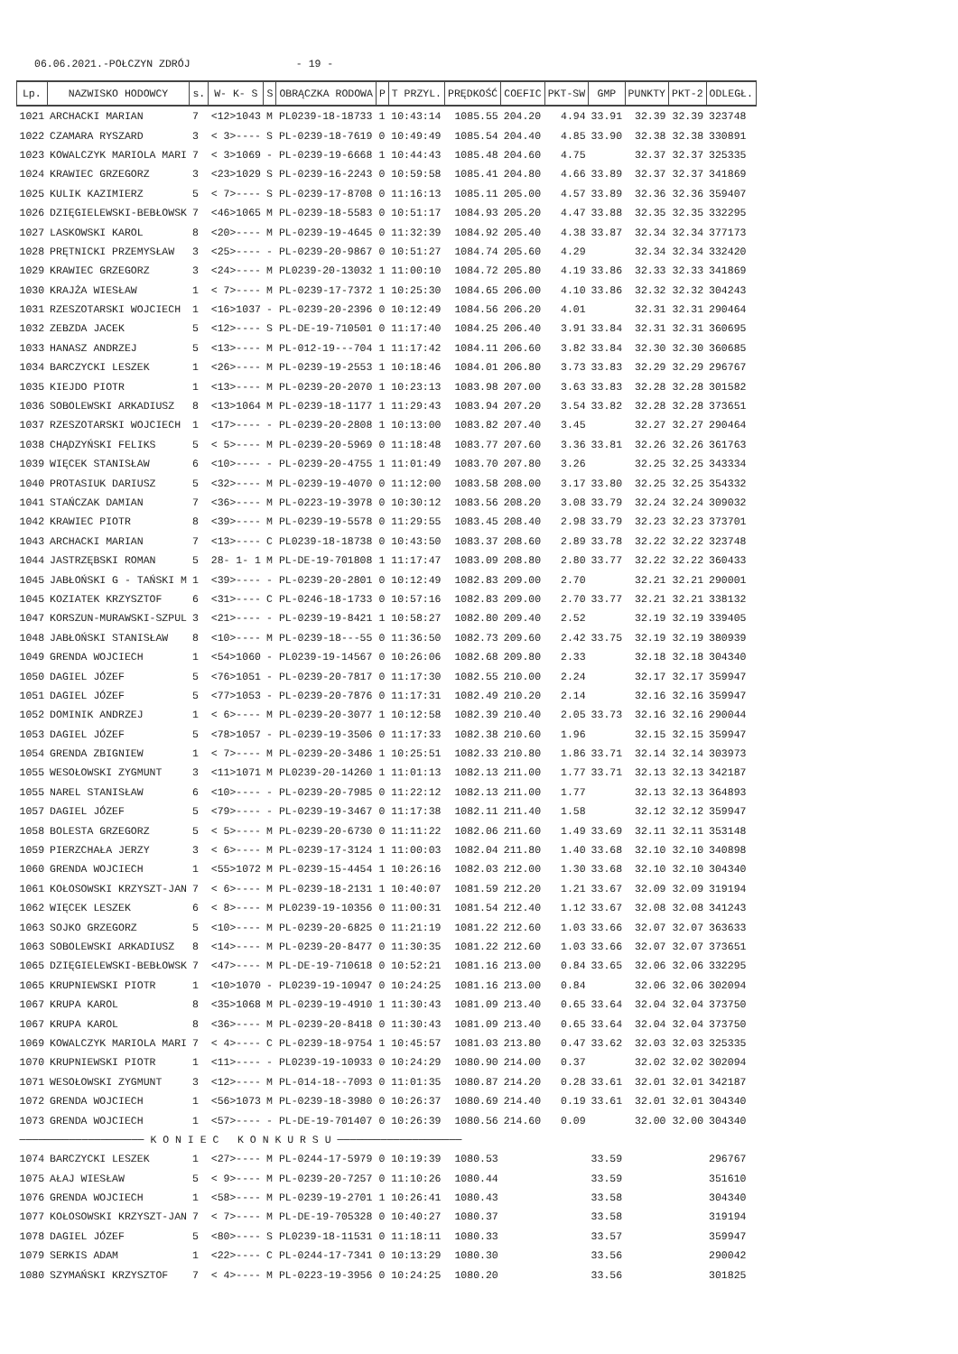06.06.2021.-POŁCZYN ZDRÓJ - 19 -
| Lp. | NAZWISKO HODOWCY | s. | W- K- S | S | OBRĄCZKA RODOWA | P | T PRZYL. | PRĘDKOŚĆ | COEFIC | PKT-SW | GMP | PUNKTY | PKT-2 | ODLEGŁ. |
| --- | --- | --- | --- | --- | --- | --- | --- | --- | --- | --- | --- | --- | --- | --- |
| 1021 | ARCHACKI MARIAN | 7 | <12>1043 | M | PL0239-18-18733 | 1 | 10:43:14 | 1085.55 | 204.20 | 4.94 | 33.91 | 32.39 | 32.39 | 323748 |
| 1022 | CZAMARA RYSZARD | 3 | < 3>---- | S | PL-0239-18-7619 | 0 | 10:49:49 | 1085.54 | 204.40 | 4.85 | 33.90 | 32.38 | 32.38 | 330891 |
| 1023 | KOWALCZYK MARIOLA MARI | 7 | < 3>1069 | - | PL-0239-19-6668 | 1 | 10:44:43 | 1085.48 | 204.60 | 4.75 | | 32.37 | 32.37 | 325335 |
| 1024 | KRAWIEC GRZEGORZ | 3 | <23>1029 | S | PL-0239-16-2243 | 0 | 10:59:58 | 1085.41 | 204.80 | 4.66 | 33.89 | 32.37 | 32.37 | 341869 |
| 1025 | KULIK KAZIMIERZ | 5 | < 7>---- | S | PL-0239-17-8708 | 0 | 11:16:13 | 1085.11 | 205.00 | 4.57 | 33.89 | 32.36 | 32.36 | 359407 |
| 1026 | DZIĘGIELEWSKI-BEBŁOWSK | 7 | <46>1065 | M | PL-0239-18-5583 | 0 | 10:51:17 | 1084.93 | 205.20 | 4.47 | 33.88 | 32.35 | 32.35 | 332295 |
| 1027 | LASKOWSKI KAROL | 8 | <20>---- | M | PL-0239-19-4645 | 0 | 11:32:39 | 1084.92 | 205.40 | 4.38 | 33.87 | 32.34 | 32.34 | 377173 |
| 1028 | PRĘTNICKI PRZEMYSŁAW | 3 | <25>---- | - | PL-0239-20-9867 | 0 | 10:51:27 | 1084.74 | 205.60 | 4.29 | | 32.34 | 32.34 | 332420 |
| 1029 | KRAWIEC GRZEGORZ | 3 | <24>---- | M | PL0239-20-13032 | 1 | 11:00:10 | 1084.72 | 205.80 | 4.19 | 33.86 | 32.33 | 32.33 | 341869 |
| 1030 | KRAJŻA WIESŁAW | 1 | < 7>---- | M | PL-0239-17-7372 | 1 | 10:25:30 | 1084.65 | 206.00 | 4.10 | 33.86 | 32.32 | 32.32 | 304243 |
| 1031 | RZESZOTARSKI WOJCIECH | 1 | <16>1037 | - | PL-0239-20-2396 | 0 | 10:12:49 | 1084.56 | 206.20 | 4.01 | | 32.31 | 32.31 | 290464 |
| 1032 | ZEBZDA JACEK | 5 | <12>---- | S | PL-DE-19-710501 | 0 | 11:17:40 | 1084.25 | 206.40 | 3.91 | 33.84 | 32.31 | 32.31 | 360695 |
| 1033 | HANASZ ANDRZEJ | 5 | <13>---- | M | PL-012-19---704 | 1 | 11:17:42 | 1084.11 | 206.60 | 3.82 | 33.84 | 32.30 | 32.30 | 360685 |
| 1034 | BARCZYCKI LESZEK | 1 | <26>---- | M | PL-0239-19-2553 | 1 | 10:18:46 | 1084.01 | 206.80 | 3.73 | 33.83 | 32.29 | 32.29 | 296767 |
| 1035 | KIEJDO PIOTR | 1 | <13>---- | M | PL-0239-20-2070 | 1 | 10:23:13 | 1083.98 | 207.00 | 3.63 | 33.83 | 32.28 | 32.28 | 301582 |
| 1036 | SOBOLEWSKI ARKADIUSZ | 8 | <13>1064 | M | PL-0239-18-1177 | 1 | 11:29:43 | 1083.94 | 207.20 | 3.54 | 33.82 | 32.28 | 32.28 | 373651 |
| 1037 | RZESZOTARSKI WOJCIECH | 1 | <17>---- | - | PL-0239-20-2808 | 1 | 10:13:00 | 1083.82 | 207.40 | 3.45 | | 32.27 | 32.27 | 290464 |
| 1038 | CHĄDZYŃSKI FELIKS | 5 | < 5>---- | M | PL-0239-20-5969 | 0 | 11:18:48 | 1083.77 | 207.60 | 3.36 | 33.81 | 32.26 | 32.26 | 361763 |
| 1039 | WIĘCEK STANISŁAW | 6 | <10>---- | - | PL-0239-20-4755 | 1 | 11:01:49 | 1083.70 | 207.80 | 3.26 | | 32.25 | 32.25 | 343334 |
| 1040 | PROTASIUK DARIUSZ | 5 | <32>---- | M | PL-0239-19-4070 | 0 | 11:12:00 | 1083.58 | 208.00 | 3.17 | 33.80 | 32.25 | 32.25 | 354332 |
| 1041 | STAŃCZAK DAMIAN | 7 | <36>---- | M | PL-0223-19-3978 | 0 | 10:30:12 | 1083.56 | 208.20 | 3.08 | 33.79 | 32.24 | 32.24 | 309032 |
| 1042 | KRAWIEC PIOTR | 8 | <39>---- | M | PL-0239-19-5578 | 0 | 11:29:55 | 1083.45 | 208.40 | 2.98 | 33.79 | 32.23 | 32.23 | 373701 |
| 1043 | ARCHACKI MARIAN | 7 | <13>---- | C | PL0239-18-18738 | 0 | 10:43:50 | 1083.37 | 208.60 | 2.89 | 33.78 | 32.22 | 32.22 | 323748 |
| 1044 | JASTRZĘBSKI ROMAN | 5 | 28- 1- 1 | M | PL-DE-19-701808 | 1 | 11:17:47 | 1083.09 | 208.80 | 2.80 | 33.77 | 32.22 | 32.22 | 360433 |
| 1045 | JABŁOŃSKI G - TAŃSKI M | 1 | <39>---- | - | PL-0239-20-2801 | 0 | 10:12:49 | 1082.83 | 209.00 | 2.70 | | 32.21 | 32.21 | 290001 |
| 1045 | KOZIATEK KRZYSZTOF | 6 | <31>---- | C | PL-0246-18-1733 | 0 | 10:57:16 | 1082.83 | 209.00 | 2.70 | 33.77 | 32.21 | 32.21 | 338132 |
| 1047 | KORSZUN-MURAWSKI-SZPUL | 3 | <21>---- | - | PL-0239-19-8421 | 1 | 10:58:27 | 1082.80 | 209.40 | 2.52 | | 32.19 | 32.19 | 339405 |
| 1048 | JABŁOŃSKI STANISŁAW | 8 | <10>---- | M | PL-0239-18---55 | 0 | 11:36:50 | 1082.73 | 209.60 | 2.42 | 33.75 | 32.19 | 32.19 | 380939 |
| 1049 | GRENDA WOJCIECH | 1 | <54>1060 | - | PL0239-19-14567 | 0 | 10:26:06 | 1082.68 | 209.80 | 2.33 | | 32.18 | 32.18 | 304340 |
| 1050 | DAGIEL JÓZEF | 5 | <76>1051 | - | PL-0239-20-7817 | 0 | 11:17:30 | 1082.55 | 210.00 | 2.24 | | 32.17 | 32.17 | 359947 |
| 1051 | DAGIEL JÓZEF | 5 | <77>1053 | - | PL-0239-20-7876 | 0 | 11:17:31 | 1082.49 | 210.20 | 2.14 | | 32.16 | 32.16 | 359947 |
| 1052 | DOMINIK ANDRZEJ | 1 | < 6>---- | M | PL-0239-20-3077 | 1 | 10:12:58 | 1082.39 | 210.40 | 2.05 | 33.73 | 32.16 | 32.16 | 290044 |
| 1053 | DAGIEL JÓZEF | 5 | <78>1057 | - | PL-0239-19-3506 | 0 | 11:17:33 | 1082.38 | 210.60 | 1.96 | | 32.15 | 32.15 | 359947 |
| 1054 | GRENDA ZBIGNIEW | 1 | < 7>---- | M | PL-0239-20-3486 | 1 | 10:25:51 | 1082.33 | 210.80 | 1.86 | 33.71 | 32.14 | 32.14 | 303973 |
| 1055 | WESOŁOWSKI ZYGMUNT | 3 | <11>1071 | M | PL0239-20-14260 | 1 | 11:01:13 | 1082.13 | 211.00 | 1.77 | 33.71 | 32.13 | 32.13 | 342187 |
| 1055 | NAREL STANISŁAW | 6 | <10>---- | - | PL-0239-20-7985 | 0 | 11:22:12 | 1082.13 | 211.00 | 1.77 | | 32.13 | 32.13 | 364893 |
| 1057 | DAGIEL JÓZEF | 5 | <79>---- | - | PL-0239-19-3467 | 0 | 11:17:38 | 1082.11 | 211.40 | 1.58 | | 32.12 | 32.12 | 359947 |
| 1058 | BOLESTA GRZEGORZ | 5 | < 5>---- | M | PL-0239-20-6730 | 0 | 11:11:22 | 1082.06 | 211.60 | 1.49 | 33.69 | 32.11 | 32.11 | 353148 |
| 1059 | PIERZCHAŁA JERZY | 3 | < 6>---- | M | PL-0239-17-3124 | 1 | 11:00:03 | 1082.04 | 211.80 | 1.40 | 33.68 | 32.10 | 32.10 | 340898 |
| 1060 | GRENDA WOJCIECH | 1 | <55>1072 | M | PL-0239-15-4454 | 1 | 10:26:16 | 1082.03 | 212.00 | 1.30 | 33.68 | 32.10 | 32.10 | 304340 |
| 1061 | KOŁOSOWSKI KRZYSZT-JAN | 7 | < 6>---- | M | PL-0239-18-2131 | 1 | 10:40:07 | 1081.59 | 212.20 | 1.21 | 33.67 | 32.09 | 32.09 | 319194 |
| 1062 | WIĘCEK LESZEK | 6 | < 8>---- | M | PL0239-19-10356 | 0 | 11:00:31 | 1081.54 | 212.40 | 1.12 | 33.67 | 32.08 | 32.08 | 341243 |
| 1063 | SOJKO GRZEGORZ | 5 | <10>---- | M | PL-0239-20-6825 | 0 | 11:21:19 | 1081.22 | 212.60 | 1.03 | 33.66 | 32.07 | 32.07 | 363633 |
| 1063 | SOBOLEWSKI ARKADIUSZ | 8 | <14>---- | M | PL-0239-20-8477 | 0 | 11:30:35 | 1081.22 | 212.60 | 1.03 | 33.66 | 32.07 | 32.07 | 373651 |
| 1065 | DZIĘGIELEWSKI-BEBŁOWSK | 7 | <47>---- | M | PL-DE-19-710618 | 0 | 10:52:21 | 1081.16 | 213.00 | 0.84 | 33.65 | 32.06 | 32.06 | 332295 |
| 1065 | KRUPNIEWSKI PIOTR | 1 | <10>1070 | - | PL0239-19-10947 | 0 | 10:24:25 | 1081.16 | 213.00 | 0.84 | | 32.06 | 32.06 | 302094 |
| 1067 | KRUPA KAROL | 8 | <35>1068 | M | PL-0239-19-4910 | 1 | 11:30:43 | 1081.09 | 213.40 | 0.65 | 33.64 | 32.04 | 32.04 | 373750 |
| 1067 | KRUPA KAROL | 8 | <36>---- | M | PL-0239-20-8418 | 0 | 11:30:43 | 1081.09 | 213.40 | 0.65 | 33.64 | 32.04 | 32.04 | 373750 |
| 1069 | KOWALCZYK MARIOLA MARI | 7 | < 4>---- | C | PL-0239-18-9754 | 1 | 10:45:57 | 1081.03 | 213.80 | 0.47 | 33.62 | 32.03 | 32.03 | 325335 |
| 1070 | KRUPNIEWSKI PIOTR | 1 | <11>---- | - | PL0239-19-10933 | 0 | 10:24:29 | 1080.90 | 214.00 | 0.37 | | 32.02 | 32.02 | 302094 |
| 1071 | WESOŁOWSKI ZYGMUNT | 3 | <12>---- | M | PL-014-18--7093 | 0 | 11:01:35 | 1080.87 | 214.20 | 0.28 | 33.61 | 32.01 | 32.01 | 342187 |
| 1072 | GRENDA WOJCIECH | 1 | <56>1073 | M | PL-0239-18-3980 | 0 | 10:26:37 | 1080.69 | 214.40 | 0.19 | 33.61 | 32.01 | 32.01 | 304340 |
| 1073 | GRENDA WOJCIECH | 1 | <57>---- | - | PL-DE-19-701407 | 0 | 10:26:39 | 1080.56 | 214.60 | 0.09 | | 32.00 | 32.00 | 304340 |
| ──────────────────── K O N I E C K O N K U R S U ──────────────────── | | | | | | | | | | | | | | |
| 1074 | BARCZYCKI LESZEK | 1 | <27>---- | M | PL-0244-17-5979 | 0 | 10:19:39 | 1080.53 | | | 33.59 | | | 296767 |
| 1075 | AŁAJ WIESŁAW | 5 | < 9>---- | M | PL-0239-20-7257 | 0 | 11:10:26 | 1080.44 | | | 33.59 | | | 351610 |
| 1076 | GRENDA WOJCIECH | 1 | <58>---- | M | PL-0239-19-2701 | 1 | 10:26:41 | 1080.43 | | | 33.58 | | | 304340 |
| 1077 | KOŁOSOWSKI KRZYSZT-JAN | 7 | < 7>---- | M | PL-DE-19-705328 | 0 | 10:40:27 | 1080.37 | | | 33.58 | | | 319194 |
| 1078 | DAGIEL JÓZEF | 5 | <80>---- | S | PL0239-18-11531 | 0 | 11:18:11 | 1080.33 | | | 33.57 | | | 359947 |
| 1079 | SERKIS ADAM | 1 | <22>---- | C | PL-0244-17-7341 | 0 | 10:13:29 | 1080.30 | | | 33.56 | | | 290042 |
| 1080 | SZYMAŃSKI KRZYSZTOF | 7 | < 4>---- | M | PL-0223-19-3956 | 0 | 10:24:25 | 1080.20 | | | 33.56 | | | 301825 |